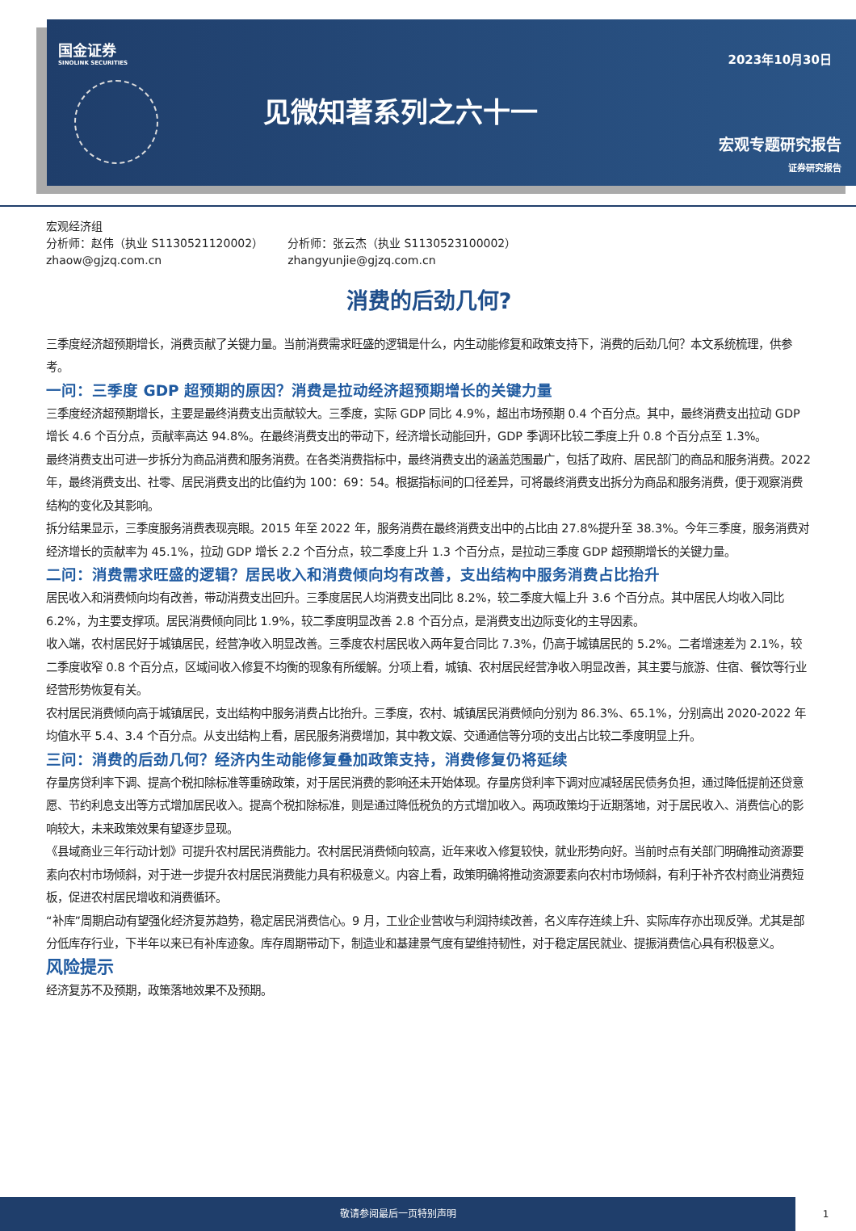国金证券
SINOLINK SECURITIES
2023年10月30日
见微知著系列之六十一
宏观专题研究报告
证券研究报告
宏观经济组
分析师：赵伟（执业 S1130521120002）
zhaow@gjzq.com.cn
分析师：张云杰（执业 S1130523100002）
zhangyunjie@gjzq.com.cn
消费的后劲几何?
三季度经济超预期增长，消费贡献了关键力量。当前消费需求旺盛的逻辑是什么，内生动能修复和政策支持下，消费的后劲几何？本文系统梳理，供参考。
一问：三季度 GDP 超预期的原因？消费是拉动经济超预期增长的关键力量
三季度经济超预期增长，主要是最终消费支出贡献较大。三季度，实际 GDP 同比 4.9%，超出市场预期 0.4 个百分点。其中，最终消费支出拉动 GDP 增长 4.6 个百分点，贡献率高达 94.8%。在最终消费支出的带动下，经济增长动能回升，GDP 季调环比较二季度上升 0.8 个百分点至 1.3%。
最终消费支出可进一步拆分为商品消费和服务消费。在各类消费指标中，最终消费支出的涵盖范围最广，包括了政府、居民部门的商品和服务消费。2022 年，最终消费支出、社零、居民消费支出的比值约为 100：69：54。根据指标间的口径差异，可将最终消费支出拆分为商品和服务消费，便于观察消费结构的变化及其影响。
拆分结果显示，三季度服务消费表现亮眼。2015 年至 2022 年，服务消费在最终消费支出中的占比由 27.8%提升至 38.3%。今年三季度，服务消费对经济增长的贡献率为 45.1%，拉动 GDP 增长 2.2 个百分点，较二季度上升 1.3 个百分点，是拉动三季度 GDP 超预期增长的关键力量。
二问：消费需求旺盛的逻辑？居民收入和消费倾向均有改善，支出结构中服务消费占比抬升
居民收入和消费倾向均有改善，带动消费支出回升。三季度居民人均消费支出同比 8.2%，较二季度大幅上升 3.6 个百分点。其中居民人均收入同比 6.2%，为主要支撑项。居民消费倾向同比 1.9%，较二季度明显改善 2.8 个百分点，是消费支出边际变化的主导因素。
收入端，农村居民好于城镇居民，经营净收入明显改善。三季度农村居民收入两年复合同比 7.3%，仍高于城镇居民的 5.2%。二者增速差为 2.1%，较二季度收窄 0.8 个百分点，区域间收入修复不均衡的现象有所缓解。分项上看，城镇、农村居民经营净收入明显改善，其主要与旅游、住宿、餐饮等行业经营形势恢复有关。
农村居民消费倾向高于城镇居民，支出结构中服务消费占比抬升。三季度，农村、城镇居民消费倾向分别为 86.3%、65.1%，分别高出 2020-2022 年均值水平 5.4、3.4 个百分点。从支出结构上看，居民服务消费增加，其中教文娱、交通通信等分项的支出占比较二季度明显上升。
三问：消费的后劲几何？经济内生动能修复叠加政策支持，消费修复仍将延续
存量房贷利率下调、提高个税扣除标准等重磅政策，对于居民消费的影响还未开始体现。存量房贷利率下调对应减轻居民债务负担，通过降低提前还贷意愿、节约利息支出等方式增加居民收入。提高个税扣除标准，则是通过降低税负的方式增加收入。两项政策均于近期落地，对于居民收入、消费信心的影响较大，未来政策效果有望逐步显现。
《县域商业三年行动计划》可提升农村居民消费能力。农村居民消费倾向较高，近年来收入修复较快，就业形势向好。当前时点有关部门明确推动资源要素向农村市场倾斜，对于进一步提升农村居民消费能力具有积极意义。内容上看，政策明确将推动资源要素向农村市场倾斜，有利于补齐农村商业消费短板，促进农村居民增收和消费循环。
“补库”周期启动有望强化经济复苏趋势，稳定居民消费信心。9 月，工业企业营收与利润持续改善，名义库存连续上升、实际库存亦出现反弹。尤其是部分低库存行业，下半年以来已有补库迹象。库存周期带动下，制造业和基建景气度有望维持韧性，对于稳定居民就业、提振消费信心具有积极意义。
风险提示
经济复苏不及预期，政策落地效果不及预期。
敬请参阅最后一页特别声明 1